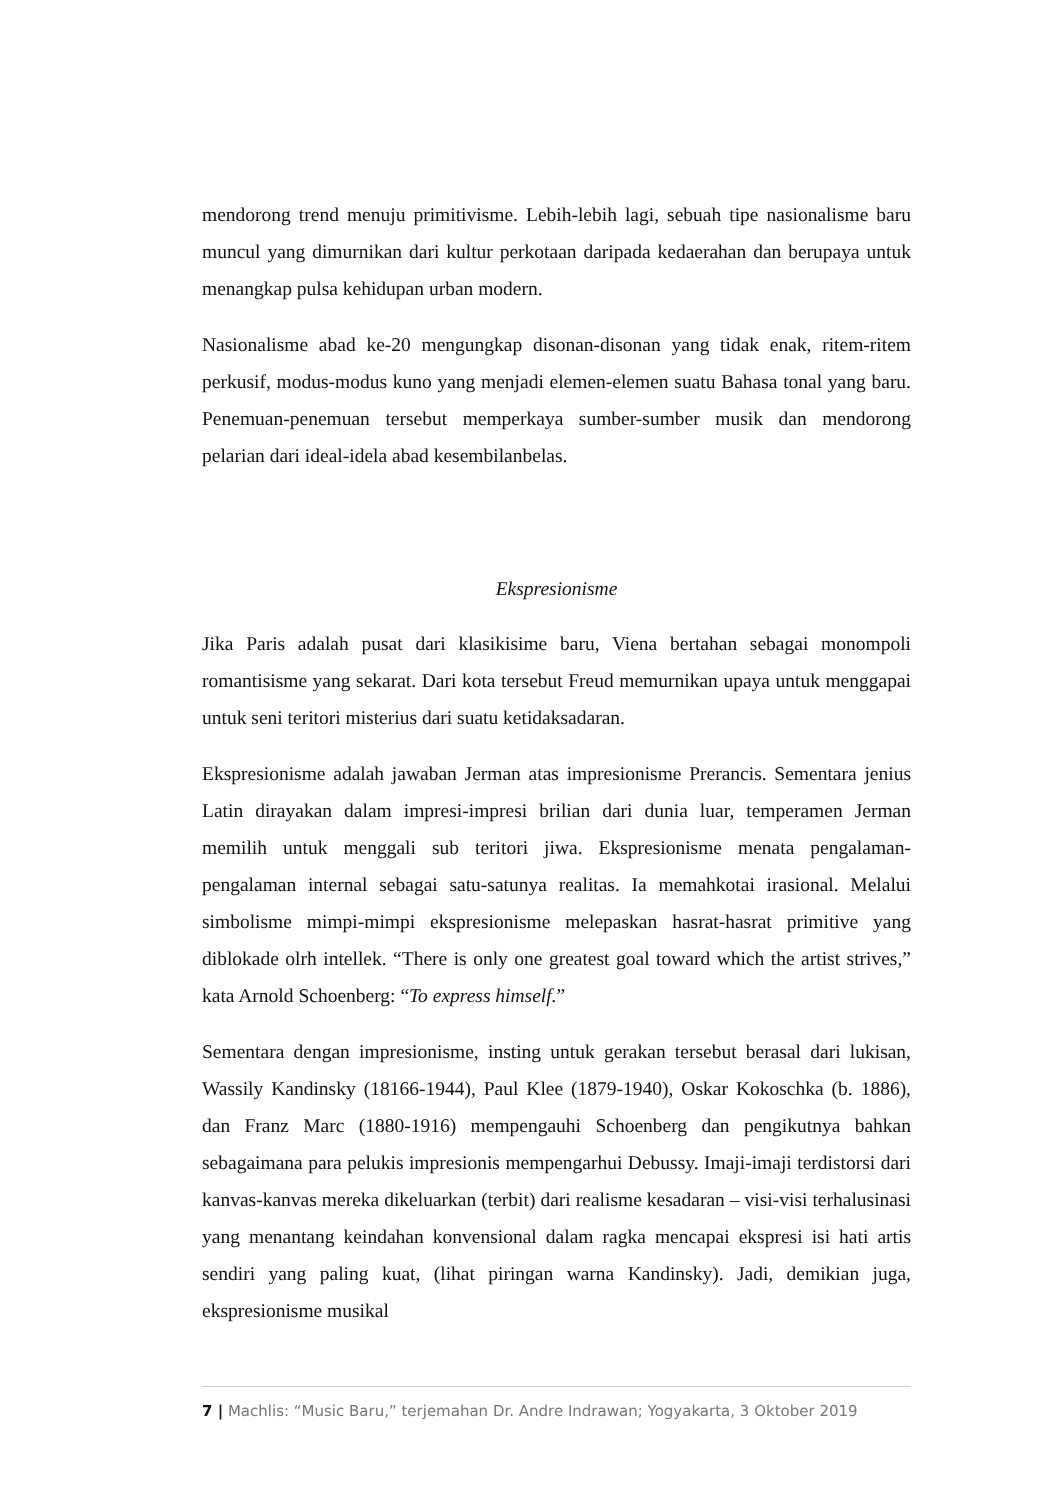mendorong trend menuju primitivisme. Lebih-lebih lagi, sebuah tipe nasionalisme baru muncul yang dimurnikan dari kultur perkotaan daripada kedaerahan dan berupaya untuk menangkap pulsa kehidupan urban modern.
Nasionalisme abad ke-20 mengungkap disonan-disonan yang tidak enak, ritem-ritem perkusif, modus-modus kuno yang menjadi elemen-elemen suatu Bahasa tonal yang baru. Penemuan-penemuan tersebut memperkaya sumber-sumber musik dan mendorong pelarian dari ideal-idela abad kesembilanbelas.
Ekspresionisme
Jika Paris adalah pusat dari klasikisime baru, Viena bertahan sebagai monompoli romantisisme yang sekarat. Dari kota tersebut Freud memurnikan upaya untuk menggapai untuk seni teritori misterius dari suatu ketidaksadaran.
Ekspresionisme adalah jawaban Jerman atas impresionisme Prerancis. Sementara jenius Latin dirayakan dalam impresi-impresi brilian dari dunia luar, temperamen Jerman memilih untuk menggali sub teritori jiwa. Ekspresionisme menata pengalaman-pengalaman internal sebagai satu-satunya realitas. Ia memahkotai irasional. Melalui simbolisme mimpi-mimpi ekspresionisme melepaskan hasrat-hasrat primitive yang diblokade olrh intellek. “There is only one greatest goal toward which the artist strives,” kata Arnold Schoenberg: “To express himself.”
Sementara dengan impresionisme, insting untuk gerakan tersebut berasal dari lukisan, Wassily Kandinsky (18166-1944), Paul Klee (1879-1940), Oskar Kokoschka (b. 1886), dan Franz Marc (1880-1916) mempengauhi Schoenberg dan pengikutnya bahkan sebagaimana para pelukis impresionis mempengarhui Debussy. Imaji-imaji terdistorsi dari kanvas-kanvas mereka dikeluarkan (terbit) dari realisme kesadaran – visi-visi terhalusinasi yang menantang keindahan konvensional dalam ragka mencapai ekspresi isi hati artis sendiri yang paling kuat, (lihat piringan warna Kandinsky). Jadi, demikian juga, ekspresionisme musikal
7 | Machlis: “Music Baru,” terjemahan Dr. Andre Indrawan; Yogyakarta, 3 Oktober 2019